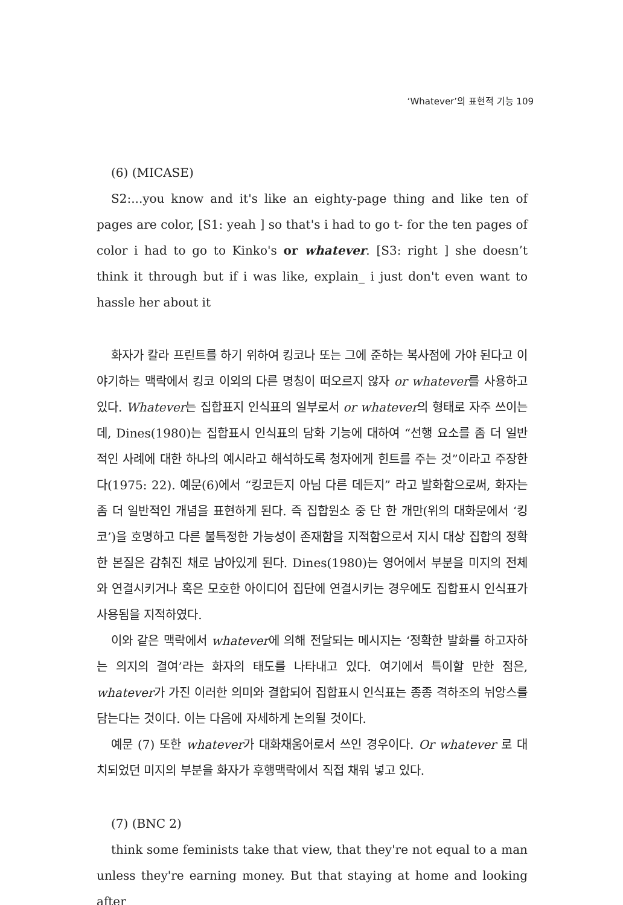‘Whatever’의 표현적 기능 109
(6) (MICASE)
S2:...you know and it's like an eighty-page thing and like ten of pages are color, [S1: yeah ] so that's i had to go t- for the ten pages of color i had to go to Kinko's or whatever. [S3: right ] she doesn’t think it through but if i was like, explain_ i just don't even want to hassle her about it
화자가 칼라 프린트를 하기 위하여 킹코나 또는 그에 준하는 복사점에 가야 된다고 이야기하는 맥락에서 킹코 이외의 다른 명칭이 떠오르지 않자 or whatever를 사용하고 있다. Whatever는 집합표지 인식표의 일부로서 or whatever의 형태로 자주 쓰이는데, Dines(1980)는 집합표시 인식표의 담화 기능에 대하여 “선행 요소를 좀 더 일반적인 사례에 대한 하나의 예시라고 해석하도록 청자에게 힌트를 주는 것”이라고 주장한다(1975: 22). 예문(6)에서 “킹코든지 아님 다른 데든지” 라고 발화함으로써, 화자는 좀 더 일반적인 개념을 표현하게 된다. 즉 집합원소 중 단 한 개만(위의 대화문에서 ‘킹코’)을 호명하고 다른 불특정한 가능성이 존재함을 지적함으로서 지시 대상 집합의 정확한 본질은 감춰진 채로 남아있게 된다. Dines(1980)는 영어에서 부분을 미지의 전체와 연결시키거나 혹은 모호한 아이디어 집단에 연결시키는 경우에도 집합표시 인식표가 사용됨을 지적하였다.
이와 같은 맥락에서 whatever에 의해 전달되는 메시지는 ‘정확한 발화를 하고자하는 의지의 결여’라는 화자의 태도를 나타내고 있다. 여기에서 특이할 만한 점은, whatever가 가진 이러한 의미와 결합되어 집합표시 인식표는 종종 격하조의 뉘앙스를 담는다는 것이다. 이는 다음에 자세하게 논의될 것이다.
예문 (7) 또한 whatever가 대화채움어로서 쓰인 경우이다. Or whatever 로 대치되었던 미지의 부분을 화자가 후행맥락에서 직접 채워 넣고 있다.
(7) (BNC 2)
think some feminists take that view, that they're not equal to a man unless they're earning money. But that staying at home and looking after